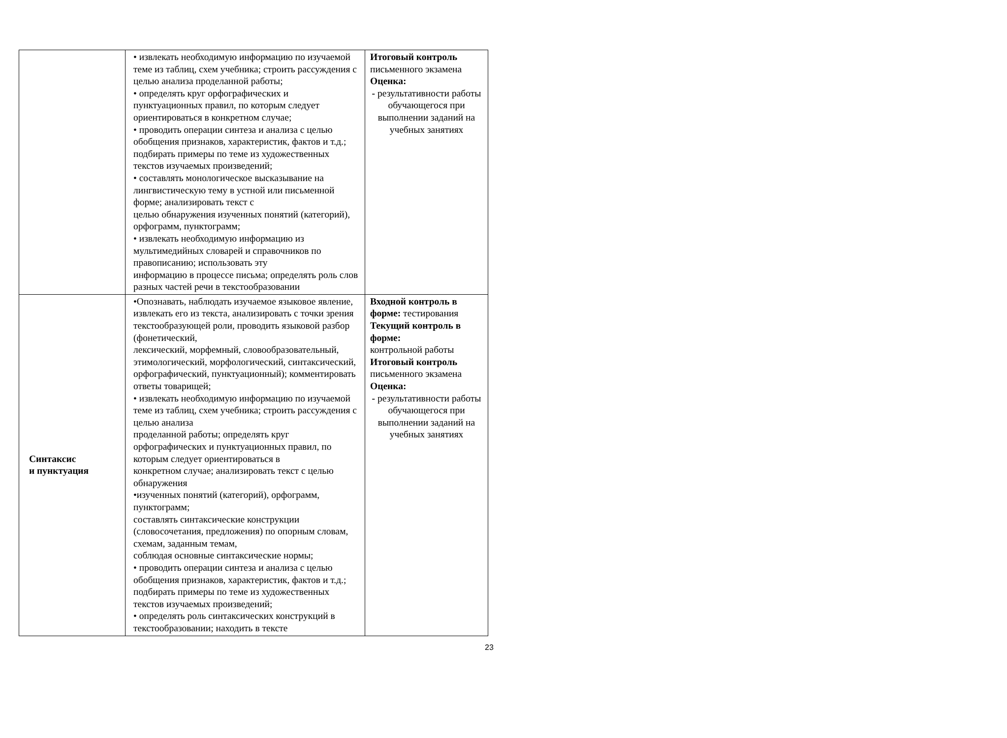| | • извлекать необходимую информацию по изучаемой теме из таблиц, схем учебника; строить рассуждения с целью анализа проделанной работы; • определять круг орфографических и пунктуационных правил, по которым следует ориентироваться в конкретном случае; • проводить операции синтеза и анализа с целью обобщения признаков, характеристик, фактов и т.д.; подбирать примеры по теме из художественных текстов изучаемых произведений; • составлять монологическое высказывание на лингвистическую тему в устной или письменной форме; анализировать текст с целью обнаружения изученных понятий (категорий), орфограмм, пунктограмм; • извлекать необходимую информацию из мультимедийных словарей и справочников по правописанию; использовать эту информацию в процессе письма; определять роль слов разных частей речи в текстообразовании | Итоговый контроль письменного экзамена Оценка: - результативности работы обучающегося при выполнении заданий на учебных занятиях |
| Синтаксис и пунктуация | •Опознавать, наблюдать изучаемое языковое явление, извлекать его из текста, анализировать с точки зрения текстообразующей роли, проводить языковой разбор (фонетический, лексический, морфемный, словообразовательный, этимологический, морфологический, синтаксический, орфографический, пунктуационный); комментировать ответы товарищей; • извлекать необходимую информацию по изучаемой теме из таблиц, схем учебника; строить рассуждения с целью анализа проделанной работы; определять круг орфографических и пунктуационных правил, по которым следует ориентироваться в конкретном случае; анализировать текст с целью обнаружения •изученных понятий (категорий), орфограмм, пунктограмм; составлять синтаксические конструкции (словосочетания, предложения) по опорным словам, схемам, заданным темам, соблюдая основные синтаксические нормы; • проводить операции синтеза и анализа с целью обобщения признаков, характеристик, фактов и т.д.; подбирать примеры по теме из художественных текстов изучаемых произведений; • определять роль синтаксических конструкций в текстообразовании; находить в тексте | Входной контроль в форме: тестирования Текущий контроль в форме: контрольной работы Итоговый контроль письменного экзамена Оценка: - результативности работы обучающегося при выполнении заданий на учебных занятиях |
23